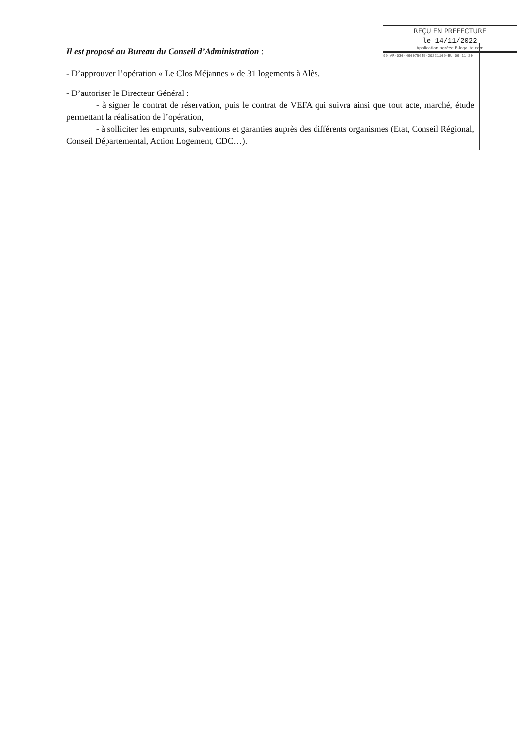REÇU EN PREFECTURE
le 14/11/2022
Application agréée E-legalite.com
99_AR-030-490075645-20221109-BU_09_11_20
Il est proposé au Bureau du Conseil d’Administration :
- D’approuver l’opération « Le Clos Méjannes » de 31 logements à Alès.
- D’autoriser le Directeur Général :
- à signer le contrat de réservation, puis le contrat de VEFA qui suivra ainsi que tout acte, marché, étude permettant la réalisation de l’opération,
- à solliciter les emprunts, subventions et garanties auprès des différents organismes (Etat, Conseil Régional, Conseil Départemental, Action Logement, CDC…).